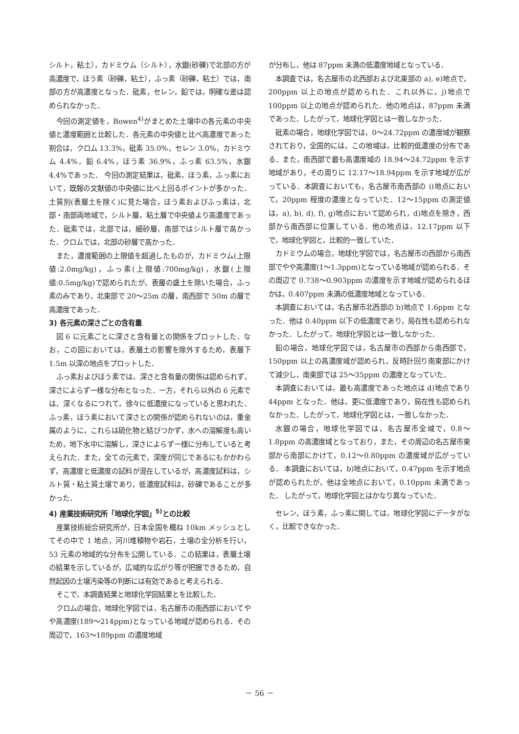シルト，粘土），カドミウム（シルト），水銀(砂礫)で北部の方が高濃度で，ほう素（砂礫，粘土），ふっ素（砂礫，粘土）では，南部の方が高濃度となった．砒素，セレン，鉛では，明確な差は認められなかった．
今回の測定値を，Bowen<sup>4)</sup>がまとめた土壌中の各元素の中央値と濃度範囲と比較した．各元素の中央値と比べ高濃度であった割合は，クロム 13.3%，砒素 35.0%，セレン 3.0%，カドミウム 4.4%，鉛 6.4%，ほう素 36.9%，ふっ素 63.5%，水銀 4.4%であった． 今回の測定結果は，砒素，ほう素，ふっ素において，既報の文献値の中央値に比べ上回るポイントが多かった．土質別(表層土を除く)に見た場合，ほう素およびふっ素は，北部・南部両地域で，シルト層，粘土層で中央値より高濃度であった．砒素では，北部では，細砂層，南部ではシルト層で高かった．クロムでは，北部の砂層で高かった．
また，濃度範囲の上限値を超過したものが，カドミウム(上限値:2.0mg/kg)，ふっ素(上限値:700mg/kg)，水銀(上限値:0.5mg/kg)で認められたが，表層の盛土を除いた場合，ふっ素のみであり，北東部で 20～25m の層，南西部で 50m の層で高濃度であった．
3) 各元素の深さごとの含有量
図 6 に元素ごとに深さと含有量との関係をプロットした．なお，この図においては，表層土の影響を除外するため，表層下 1.5m 以深の地点をプロットした．
ふっ素およびほう素では，深さと含有量の関係は認められず，深さによらず一様な分布となった．一方，それら以外の 6 元素では，深くなるにつれて，徐々に低濃度になっていると思われた．ふっ素，ほう素において深さとの関係が認められないのは，重金属のように，これらは硫化物と結びつかず，水への溶解度も高いため，地下水中に溶解し，深さによらず一様に分布していると考えられた．また，全ての元素で，深度が同じであるにもかかわらず，高濃度と低濃度の試料が混在しているが，高濃度試料は，シルト質・粘土質土壌であり，低濃度試料は，砂礫であることが多かった．
4) 産業技術研究所「地球化学図」<sup>5)</sup>との比較
産業技術総合研究所が，日本全国を概ね 10km メッシュとしてその中で 1 地点，河川堆積物や岩石，土壌の全分析を行い，53 元素の地域的な分布を公開している．この結果は，表層土壌の結果を示しているが，広域的な広がり等が把握できるため，自然起因の土壌汚染等の判断には有効であると考えられる．
そこで，本調査結果と地球化学図結果とを比較した．
クロムの場合，地球化学図では，名古屋市の南西部においてやや高濃度(189～214ppm)となっている地域が認められる．その周辺で，163～189ppm の濃度地域
が分布し，他は 87ppm 未満の低濃度地域となっている．
本調査では，名古屋市の北西部および北東部の a), e)地点で，200ppm 以上の地点が認められた．これ以外に，j)地点で 100ppm 以上の地点が認められた．他の地点は，87ppm 未満であった．したがって，地球化学図とは一致しなかった．
砒素の場合，地球化学図では，0～24.72ppm の濃度域が観察されており，全国的には，この地域は，比較的低濃度の分布である．また，南西部で最も高濃度域の 18.94～24.72ppm を示す地域があり，その周りに 12.17～18.94ppm を示す地域が広がっている．本調査においても，名古屋市南西部の i)地点において，20ppm 程度の濃度となっていた．12～15ppm の測定値は，a), b), d), f), g)地点において認められ，d)地点を除き，西部から南西部に位置している．他の地点は，12.17ppm 以下で，地球化学図と，比較的一致していた．
カドミウムの場合，地球化学図では，名古屋市の西部から南西部でやや高濃度(1～1.3ppm)となっている地域が認められる．その周辺で 0.738～0.903ppm の濃度を示す地域が認められるほかは，0.407ppm 未満の低濃度地域となっている．
本調査においては，名古屋市北西部の b)地点で 1.6ppm となった．他は 0.40ppm 以下の低濃度であり，局在性も認められなかった．したがって，地球化学図とは一致しなかった．
鉛の場合，地球化学図では，名古屋市の西部から南西部で，150ppm 以上の高濃度域が認められ，反時計回り南東部にかけて減少し，南東部では 25～35ppm の濃度となっていた．
本調査においては，最も高濃度であった地点は d)地点であり 44ppm となった．他は，更に低濃度であり，局在性も認められなかった．したがって，地球化学図とは，一致しなかった．
水銀の場合，地球化学図では，名古屋市全域で，0.8～1.8ppm の高濃度域となっており，また，その周辺の名古屋市東部から南部にかけて，0.12～0.80ppm の濃度域が広がっている． 本調査においては，b)地点において，0.47ppm を示す地点が認められたが，他は全地点において，0.10ppm 未満であった． したがって，地球化学図とはかなり異なっていた．
セレン，ほう素，ふっ素に関しては，地球化学図にデータがなく，比較できなかった．
－ 56 －